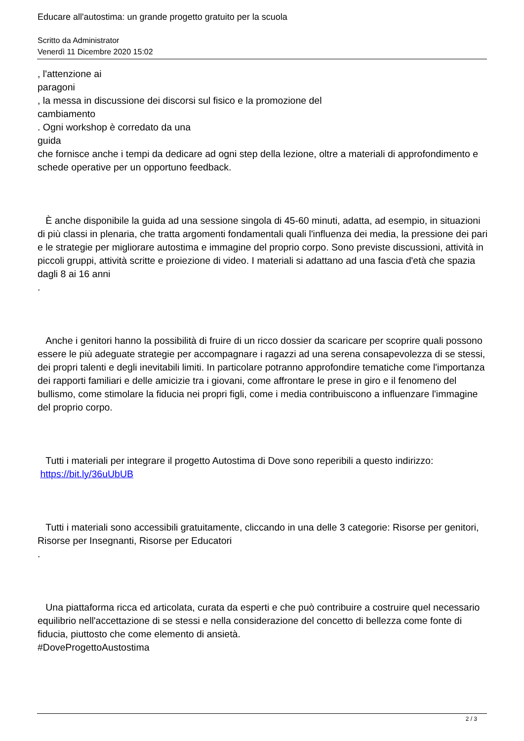Educare all'autostima: un grande progetto gratuito per la scuola
Scritto da Administrator
Venerdì 11 Dicembre 2020 15:02
, l'attenzione ai
paragoni
, la messa in discussione dei discorsi sul fisico e la promozione del
cambiamento
. Ogni workshop è corredato da una
guida
che fornisce anche i tempi da dedicare ad ogni step della lezione, oltre a materiali di approfondimento e schede operative per un opportuno feedback.
È anche disponibile la guida ad una sessione singola di 45-60 minuti, adatta, ad esempio, in situazioni di più classi in plenaria, che tratta argomenti fondamentali quali l'influenza dei media, la pressione dei pari e le strategie per migliorare autostima e immagine del proprio corpo. Sono previste discussioni, attività in piccoli gruppi, attività scritte e proiezione di video. I materiali si adattano ad una fascia d'età che spazia dagli 8 ai 16 anni
.
Anche i genitori hanno la possibilità di fruire di un ricco dossier da scaricare per scoprire quali possono essere le più adeguate strategie per accompagnare i ragazzi ad una serena consapevolezza di se stessi, dei propri talenti e degli inevitabili limiti. In particolare potranno approfondire tematiche come l'importanza dei rapporti familiari e delle amicizie tra i giovani, come affrontare le prese in giro e il fenomeno del bullismo, come stimolare la fiducia nei propri figli, come i media contribuiscono a influenzare l'immagine del proprio corpo.
Tutti i materiali per integrare il progetto Autostima di Dove sono reperibili a questo indirizzo:
https://bit.ly/36uUbUB
Tutti i materiali sono accessibili gratuitamente, cliccando in una delle 3 categorie: Risorse per genitori, Risorse per Insegnanti, Risorse per Educatori
.
Una piattaforma ricca ed articolata, curata da esperti e che può contribuire a costruire quel necessario equilibrio nell'accettazione di se stessi e nella considerazione del concetto di bellezza come fonte di fiducia, piuttosto che come elemento di ansietà.
#DoveProgettoAustostima
2 / 3